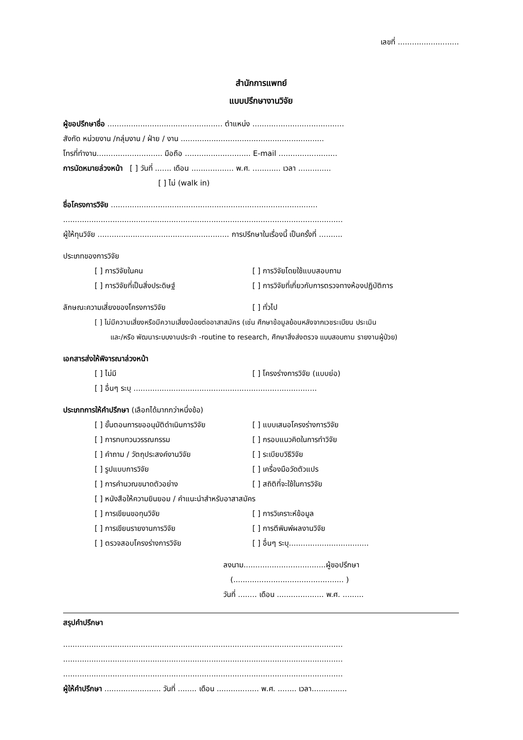เลขที่ ..........................
สำนักการแพทย์
แบบปรึกษางานวิจัย
ผู้ขอปรึกษาชื่อ ................................................. ตำแหน่ง .......................................
สังกัด หน่วยงาน /กลุ่มงาน / ฝ่าย / งาน .............................................................
โทรที่ทำงาน............................ มือถือ ............................ E-mail .........................
การนัดหมายล่วงหน้า [ ] วันที่ ....... เดือน .................. พ.ศ. ............ เวลา ..............
[ ] ไม่ (walk in)
ชื่อโครงการวิจัย ........................................................................................
.......................................................................................................................
ผู้ให้ทุนวิจัย ........................................................ การปรึกษาในเรื่องนี้ เป็นครั้งที่ ..........
ประเภทของการวิจัย
[ ] การวิจัยในคน [ ] การวิจัยโดยใช้แบบสอบถาม
[ ] การวิจัยที่เป็นสิ่งประดิษฐ์ [ ] การวิจัยที่เกี่ยวกับการตรวจทางห้องปฏิบัติการ
ลักษณะความเสี่ยงของโครงการวิจัย [ ] ทั่วไป
[ ] ไม่มีความเสี่ยงหรือมีความเสี่ยงน้อยต่ออาสาสมัคร (เช่น ศึกษาข้อมูลย้อนหลังจากเวชระเบียน ประเมิน
และ/หรือ พัฒนาระบบงานประจำ -routine to research, ศึกษาสิ่งส่งตรวจ แบบสอบถาม รายงานผู้ป่วย)
เอกสารส่งให้พิจารณาล่วงหน้า
[ ] ไม่มี [ ] โครงร่างการวิจัย (แบบย่อ)
[ ] อื่นๆ ระบุ ..............................................................................
ประเภทการให้คำปรึกษา (เลือกได้มากกว่าหนึ่งข้อ)
[ ] ขั้นตอนการขออนุมัติดำเนินการวิจัย [ ] แบบเสนอโครงร่างการวิจัย
[ ] การทบทวนวรรณกรรม [ ] กรอบแนวคิดในการทำวิจัย
[ ] คำถาม / วัตถุประสงค์งานวิจัย [ ] ระเบียบวิธีวิจัย
[ ] รูปแบบการวิจัย [ ] เครื่องมือวัดตัวแปร
[ ] การคำนวณขนาดตัวอย่าง [ ] สถิติที่จะใช้ในการวิจัย
[ ] หนังสือให้ความยินยอม / คำแนะนำสำหรับอาสาสมัคร
[ ] การเขียนขอทุนวิจัย [ ] การวิเคราะห์ข้อมูล
[ ] การเขียนรายงานการวิจัย [ ] การตีพิมพ์ผลงานวิจัย
[ ] ตรวจสอบโครงร่างการวิจัย [ ] อื่นๆ ระบุ..................................
ลงนาม...................................ผู้ขอปรึกษา
(............................................... )
วันที่ ........ เดือน .................... พ.ศ. .........
สรุปคำปรึกษา
.......................................................................................................................
.......................................................................................................................
.......................................................................................................................
ผู้ให้คำปรึกษา ........................ วันที่ ........ เดือน .................. พ.ศ. ........ เวลา...............